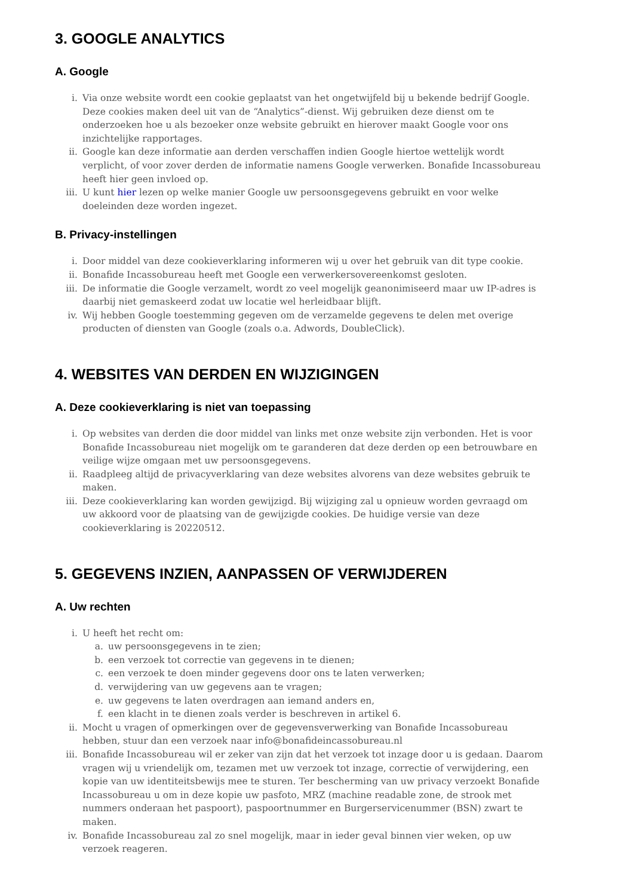3. GOOGLE ANALYTICS
A. Google
i. Via onze website wordt een cookie geplaatst van het ongetwijfeld bij u bekende bedrijf Google. Deze cookies maken deel uit van de “Analytics”-dienst. Wij gebruiken deze dienst om te onderzoeken hoe u als bezoeker onze website gebruikt en hierover maakt Google voor ons inzichtelijke rapportages.
ii. Google kan deze informatie aan derden verschaffen indien Google hiertoe wettelijk wordt verplicht, of voor zover derden de informatie namens Google verwerken. Bonafide Incassobureau heeft hier geen invloed op.
iii. U kunt hier lezen op welke manier Google uw persoonsgegevens gebruikt en voor welke doeleinden deze worden ingezet.
B. Privacy-instellingen
i. Door middel van deze cookieverklaring informeren wij u over het gebruik van dit type cookie.
ii. Bonafide Incassobureau heeft met Google een verwerkersovereenkomst gesloten.
iii. De informatie die Google verzamelt, wordt zo veel mogelijk geanonimiseerd maar uw IP-adres is daarbij niet gemaskeerd zodat uw locatie wel herleidbaar blijft.
iv. Wij hebben Google toestemming gegeven om de verzamelde gegevens te delen met overige producten of diensten van Google (zoals o.a. Adwords, DoubleClick).
4. WEBSITES VAN DERDEN EN WIJZIGINGEN
A. Deze cookieverklaring is niet van toepassing
i. Op websites van derden die door middel van links met onze website zijn verbonden. Het is voor Bonafide Incassobureau niet mogelijk om te garanderen dat deze derden op een betrouwbare en veilige wijze omgaan met uw persoonsgegevens.
ii. Raadpleeg altijd de privacyverklaring van deze websites alvorens van deze websites gebruik te maken.
iii. Deze cookieverklaring kan worden gewijzigd. Bij wijziging zal u opnieuw worden gevraagd om uw akkoord voor de plaatsing van de gewijzigde cookies. De huidige versie van deze cookieverklaring is 20220512.
5. GEGEVENS INZIEN, AANPASSEN OF VERWIJDEREN
A. Uw rechten
i. U heeft het recht om:
a. uw persoonsgegevens in te zien;
b. een verzoek tot correctie van gegevens in te dienen;
c. een verzoek te doen minder gegevens door ons te laten verwerken;
d. verwijdering van uw gegevens aan te vragen;
e. uw gegevens te laten overdragen aan iemand anders en,
f. een klacht in te dienen zoals verder is beschreven in artikel 6.
ii. Mocht u vragen of opmerkingen over de gegevensverwerking van Bonafide Incassobureau hebben, stuur dan een verzoek naar info@bonafideincassobureau.nl
iii. Bonafide Incassobureau wil er zeker van zijn dat het verzoek tot inzage door u is gedaan. Daarom vragen wij u vriendelijk om, tezamen met uw verzoek tot inzage, correctie of verwijdering, een kopie van uw identiteitsbewijs mee te sturen. Ter bescherming van uw privacy verzoekt Bonafide Incassobureau u om in deze kopie uw pasfoto, MRZ (machine readable zone, de strook met nummers onderaan het paspoort), paspoortnummer en Burgerservicenummer (BSN) zwart te maken.
iv. Bonafide Incassobureau zal zo snel mogelijk, maar in ieder geval binnen vier weken, op uw verzoek reageren.